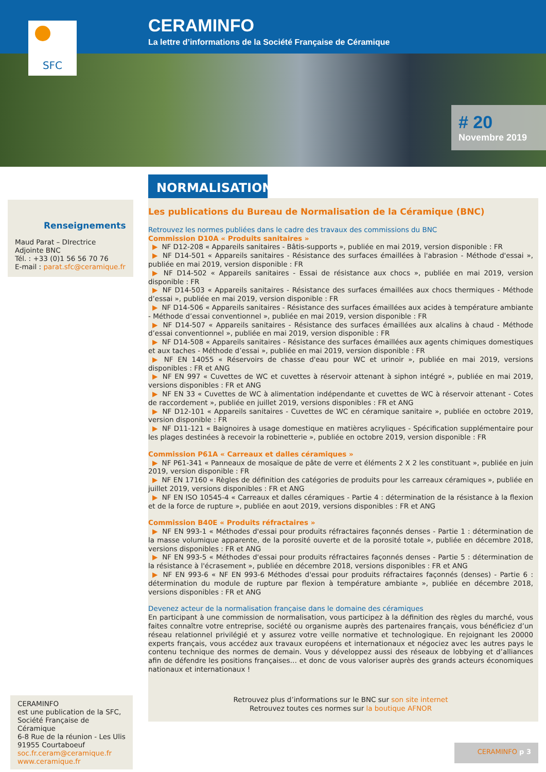CERAMINFO
La lettre d’informations de la Société Française de Céramique
# 20
Novembre 2019
SFC
Renseignements
Maud Parat – DIrectrice Adjointe BNC
Tél. : +33 (0)1 56 56 70 76
E-mail : parat.sfc@ceramique.fr
NORMALISATION
Les publications du Bureau de Normalisation de la Céramique (BNC)
Retrouvez les normes publiées dans le cadre des travaux des commissions du BNC
Commission D10A « Produits sanitaires »
▶ NF D12-208 « Appareils sanitaires - Bâtis-supports », publiée en mai 2019, version disponible : FR
▶ NF D14-501 « Appareils sanitaires - Résistance des surfaces émaillées à l'abrasion - Méthode d'essai », publiée en mai 2019, version disponible : FR
▶ NF D14-502 « Appareils sanitaires - Essai de résistance aux chocs », publiée en mai 2019, version disponible : FR
▶ NF D14-503 « Appareils sanitaires - Résistance des surfaces émaillées aux chocs thermiques - Méthode d’essai », publiée en mai 2019, version disponible : FR
▶ NF D14-506 « Appareils sanitaires - Résistance des surfaces émaillées aux acides à température ambiante - Méthode d’essai conventionnel », publiée en mai 2019, version disponible : FR
▶ NF D14-507 « Appareils sanitaires - Résistance des surfaces émaillées aux alcalins à chaud - Méthode d’essai conventionnel », publiée en mai 2019, version disponible : FR
▶ NF D14-508 « Appareils sanitaires - Résistance des surfaces émaillées aux agents chimiques domestiques et aux taches - Méthode d’essai », publiée en mai 2019, version disponible : FR
▶ NF EN 14055 « Réservoirs de chasse d'eau pour WC et urinoir », publiée en mai 2019, versions disponibles : FR et ANG
▶ NF EN 997 « Cuvettes de WC et cuvettes à réservoir attenant à siphon intégré », publiée en mai 2019, versions disponibles : FR et ANG
▶ NF EN 33 « Cuvettes de WC à alimentation indépendante et cuvettes de WC à réservoir attenant - Cotes de raccordement », publiée en juillet 2019, versions disponibles : FR et ANG
▶ NF D12-101 « Appareils sanitaires - Cuvettes de WC en céramique sanitaire », publiée en octobre 2019, version disponible : FR
▶ NF D11-121 « Baignoires à usage domestique en matières acryliques - Spécification supplémentaire pour les plages destinées à recevoir la robinetterie », publiée en octobre 2019, version disponible : FR
Commission P61A « Carreaux et dalles céramiques »
▶ NF P61-341 « Panneaux de mosaïque de pâte de verre et éléments 2 X 2 les constituant », publiée en juin 2019, version disponible : FR
▶ NF EN 17160 « Règles de définition des catégories de produits pour les carreaux céramiques », publiée en juillet 2019, versions disponibles : FR et ANG
▶ NF EN ISO 10545-4 « Carreaux et dalles céramiques - Partie 4 : détermination de la résistance à la flexion et de la force de rupture », publiée en aout 2019, versions disponibles : FR et ANG
Commission B40E « Produits réfractaires »
▶ NF EN 993-1 « Méthodes d'essai pour produits réfractaires façonnés denses - Partie 1 : détermination de la masse volumique apparente, de la porosité ouverte et de la porosité totale », publiée en décembre 2018, versions disponibles : FR et ANG
▶ NF EN 993-5 « Méthodes d'essai pour produits réfractaires façonnés denses - Partie 5 : détermination de la résistance à l'écrasement », publiée en décembre 2018, versions disponibles : FR et ANG
▶ NF EN 993-6 « NF EN 993-6 Méthodes d'essai pour produits réfractaires façonnés (denses) - Partie 6 : détermination du module de rupture par flexion à température ambiante », publiée en décembre 2018, versions disponibles : FR et ANG
Devenez acteur de la normalisation française dans le domaine des céramiques
En participant à une commission de normalisation, vous participez à la définition des règles du marché, vous faites connaître votre entreprise, société ou organisme auprès des partenaires français, vous bénéficiez d’un réseau relationnel privilégié et y assurez votre veille normative et technologique. En rejoignant les 20000 experts français, vous accédez aux travaux européens et internationaux et négociez avec les autres pays le contenu technique des normes de demain. Vous y développez aussi des réseaux de lobbying et d’alliances afin de défendre les positions françaises… et donc de vous valoriser auprès des grands acteurs économiques nationaux et internationaux !
Retrouvez plus d’informations sur le BNC sur son site internet
Retrouvez toutes ces normes sur la boutique AFNOR
CERAMINFO
est une publication de la SFC, Société Française de Céramique
6-8 Rue de la réunion - Les Ulis
91955 Courtaboeuf
soc.fr.ceram@ceramique.fr
www.ceramique.fr
CERAMINFO p 3